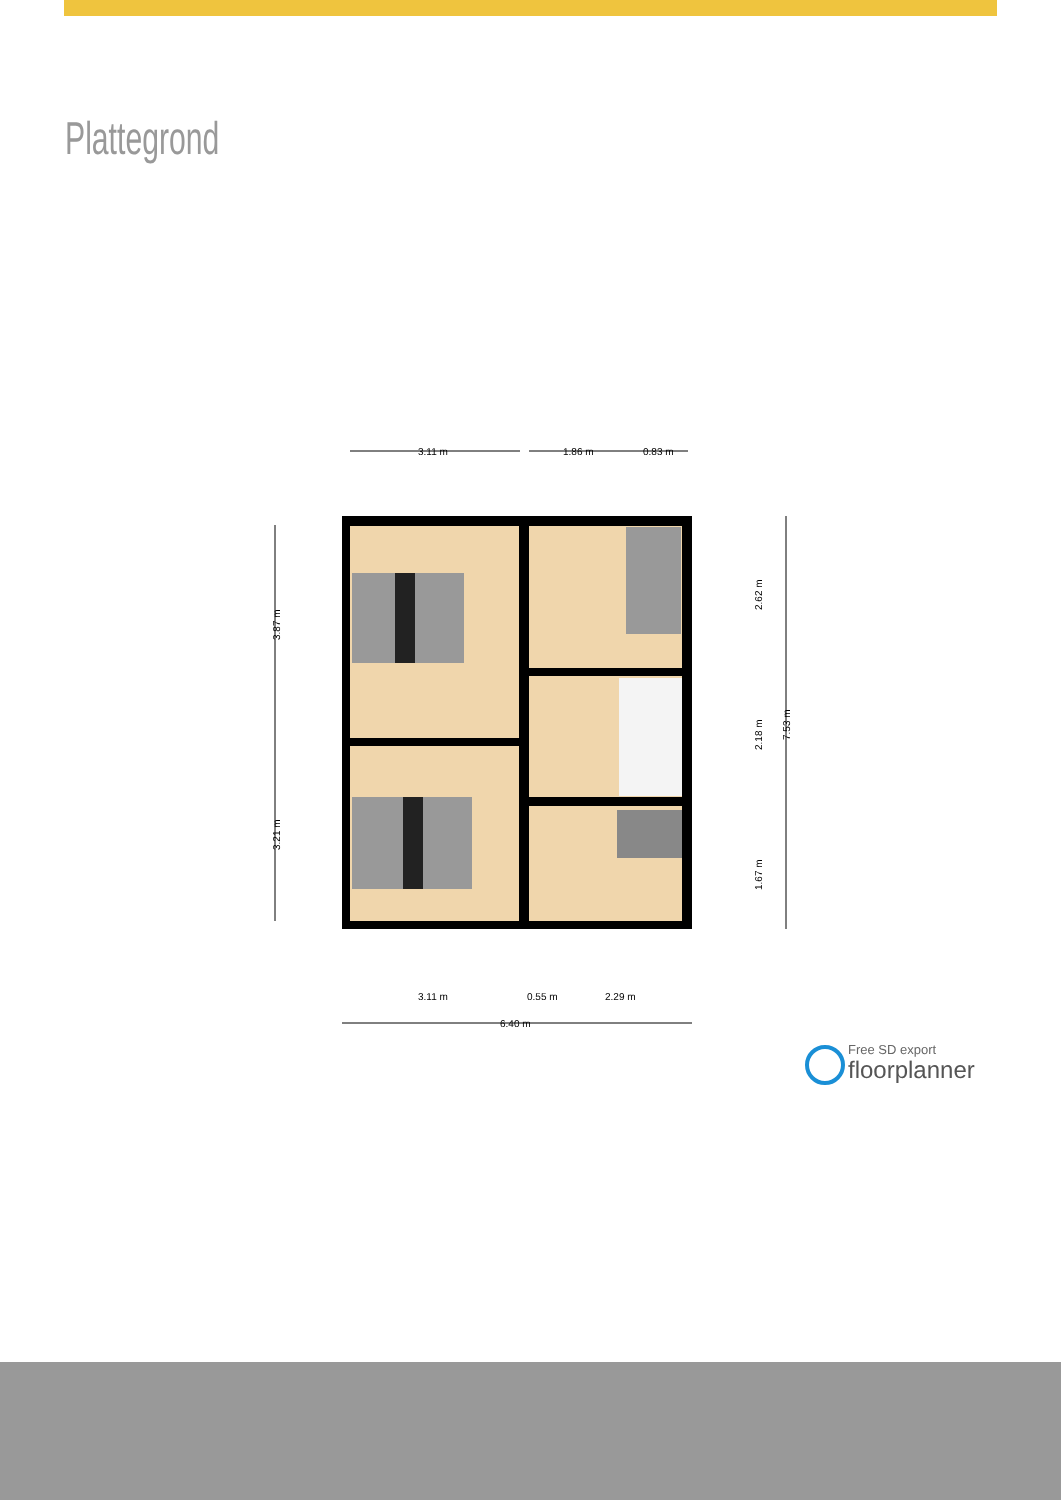Plattegrond
3.11 m
1.86 m
0.83 m
3.11 m
0.55 m
2.29 m
6.40 m
3.87 m
3.21 m
2.62 m
2.18 m
1.67 m
7.53 m
Free SD export
floorplanner